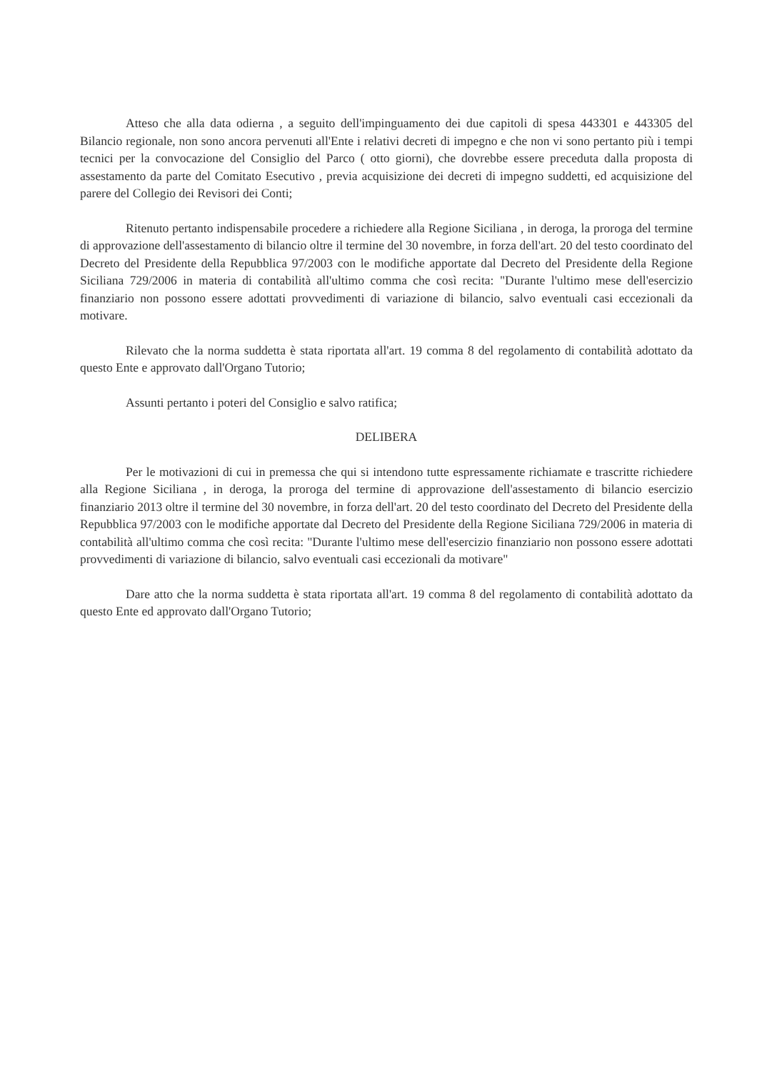Atteso che alla data odierna , a seguito dell'impinguamento dei due capitoli di spesa 443301 e 443305 del Bilancio regionale, non sono ancora pervenuti all'Ente i relativi decreti di impegno e che non vi sono pertanto più i tempi tecnici per la convocazione del Consiglio del Parco ( otto giorni), che dovrebbe essere preceduta dalla proposta di assestamento da parte del Comitato Esecutivo , previa acquisizione dei decreti di impegno suddetti, ed acquisizione del parere del Collegio dei Revisori dei Conti;
Ritenuto pertanto indispensabile procedere a richiedere alla Regione Siciliana , in deroga, la proroga del termine di approvazione dell'assestamento di bilancio oltre il termine del 30 novembre, in forza dell'art. 20 del testo coordinato del Decreto del Presidente della Repubblica 97/2003 con le modifiche apportate dal Decreto del Presidente della Regione Siciliana 729/2006 in materia di contabilità all'ultimo comma che così recita: "Durante l'ultimo mese dell'esercizio finanziario non possono essere adottati provvedimenti di variazione di bilancio, salvo eventuali casi eccezionali da motivare.
Rilevato che la norma suddetta è stata riportata all'art. 19 comma 8 del regolamento di contabilità adottato da questo Ente e approvato dall'Organo Tutorio;
Assunti pertanto i poteri del Consiglio e salvo ratifica;
DELIBERA
Per le motivazioni di cui in premessa che qui si intendono tutte espressamente richiamate e trascritte richiedere alla Regione Siciliana , in deroga, la proroga del termine di approvazione dell'assestamento di bilancio esercizio finanziario 2013 oltre il termine del 30 novembre, in forza dell'art. 20 del testo coordinato del Decreto del Presidente della Repubblica 97/2003 con le modifiche apportate dal Decreto del Presidente della Regione Siciliana 729/2006 in materia di contabilità all'ultimo comma che così recita: "Durante l'ultimo mese dell'esercizio finanziario non possono essere adottati provvedimenti di variazione di bilancio, salvo eventuali casi eccezionali da motivare"
Dare atto che la norma suddetta è stata riportata all'art. 19 comma 8 del regolamento di contabilità adottato da questo Ente ed approvato dall'Organo Tutorio;